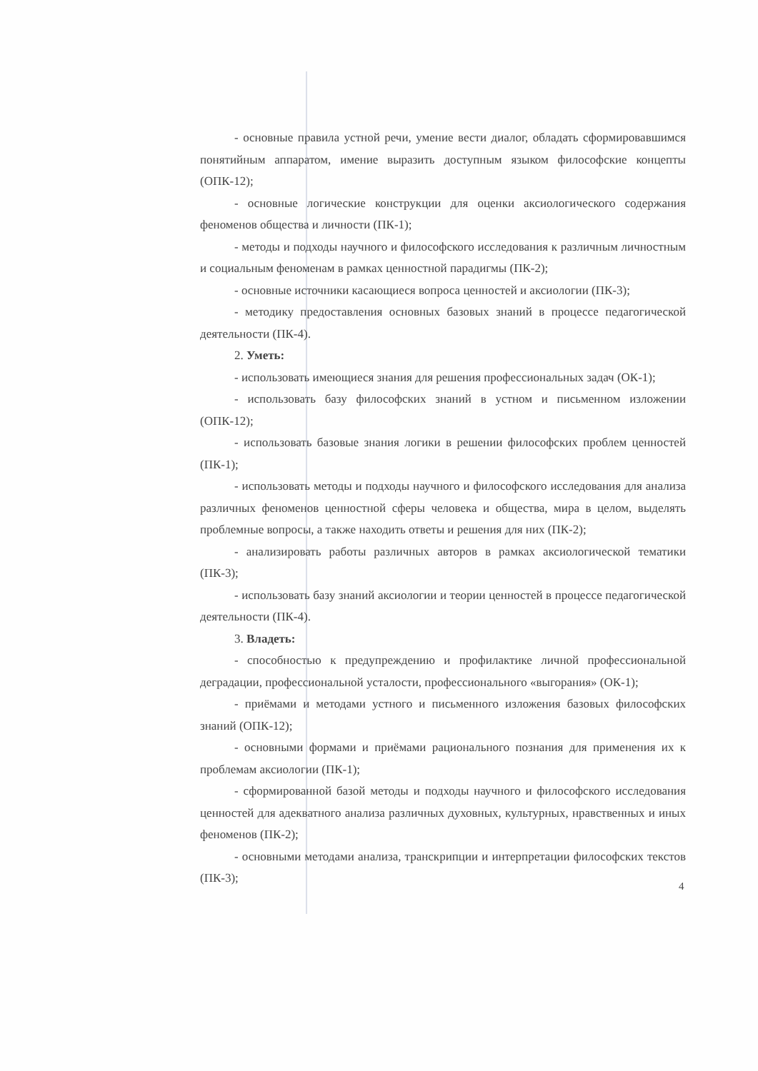- основные правила устной речи, умение вести диалог, обладать сформировавшимся понятийным аппаратом, имение выразить доступным языком философские концепты (ОПК-12);
- основные логические конструкции для оценки аксиологического содержания феноменов общества и личности (ПК-1);
- методы и подходы научного и философского исследования к различным личностным и социальным феноменам в рамках ценностной парадигмы (ПК-2);
- основные источники касающиеся вопроса ценностей и аксиологии (ПК-3);
- методику предоставления основных базовых знаний в процессе педагогической деятельности (ПК-4).
2. Уметь:
- использовать имеющиеся знания для решения профессиональных задач (ОК-1);
- использовать базу философских знаний в устном и письменном изложении (ОПК-12);
- использовать базовые знания логики в решении философских проблем ценностей (ПК-1);
- использовать методы и подходы научного и философского исследования для анализа различных феноменов ценностной сферы человека и общества, мира в целом, выделять проблемные вопросы, а также находить ответы и решения для них (ПК-2);
- анализировать работы различных авторов в рамках аксиологической тематики (ПК-3);
- использовать базу знаний аксиологии и теории ценностей в процессе педагогической деятельности (ПК-4).
3. Владеть:
- способностью к предупреждению и профилактике личной профессиональной деградации, профессиональной усталости, профессионального «выгорания» (ОК-1);
- приёмами и методами устного и письменного изложения базовых философских знаний (ОПК-12);
- основными формами и приёмами рационального познания для применения их к проблемам аксиологии (ПК-1);
- сформированной базой методы и подходы научного и философского исследования ценностей для адекватного анализа различных духовных, культурных, нравственных и иных феноменов (ПК-2);
- основными методами анализа, транскрипции и интерпретации философских текстов (ПК-3);
4